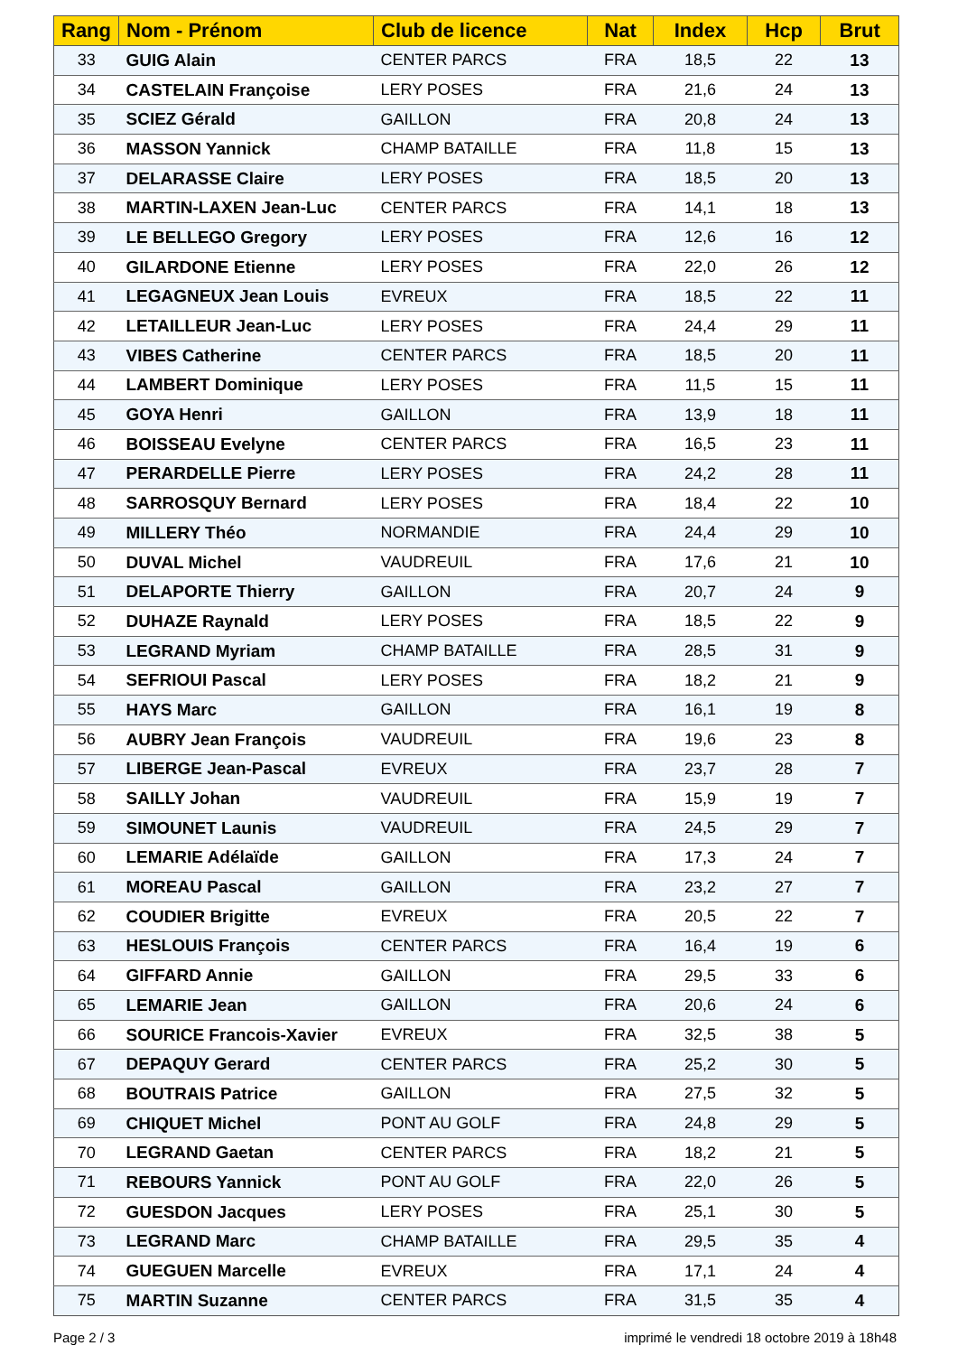| Rang | Nom - Prénom | Club de licence | Nat | Index | Hcp | Brut |
| --- | --- | --- | --- | --- | --- | --- |
| 33 | GUIG Alain | CENTER PARCS | FRA | 18,5 | 22 | 13 |
| 34 | CASTELAIN Françoise | LERY POSES | FRA | 21,6 | 24 | 13 |
| 35 | SCIEZ Gérald | GAILLON | FRA | 20,8 | 24 | 13 |
| 36 | MASSON Yannick | CHAMP BATAILLE | FRA | 11,8 | 15 | 13 |
| 37 | DELARASSE Claire | LERY POSES | FRA | 18,5 | 20 | 13 |
| 38 | MARTIN-LAXEN Jean-Luc | CENTER PARCS | FRA | 14,1 | 18 | 13 |
| 39 | LE BELLEGO Gregory | LERY POSES | FRA | 12,6 | 16 | 12 |
| 40 | GILARDONE Etienne | LERY POSES | FRA | 22,0 | 26 | 12 |
| 41 | LEGAGNEUX Jean Louis | EVREUX | FRA | 18,5 | 22 | 11 |
| 42 | LETAILLEUR Jean-Luc | LERY POSES | FRA | 24,4 | 29 | 11 |
| 43 | VIBES Catherine | CENTER PARCS | FRA | 18,5 | 20 | 11 |
| 44 | LAMBERT Dominique | LERY POSES | FRA | 11,5 | 15 | 11 |
| 45 | GOYA Henri | GAILLON | FRA | 13,9 | 18 | 11 |
| 46 | BOISSEAU Evelyne | CENTER PARCS | FRA | 16,5 | 23 | 11 |
| 47 | PERARDELLE Pierre | LERY POSES | FRA | 24,2 | 28 | 11 |
| 48 | SARROSQUY Bernard | LERY POSES | FRA | 18,4 | 22 | 10 |
| 49 | MILLERY Théo | NORMANDIE | FRA | 24,4 | 29 | 10 |
| 50 | DUVAL Michel | VAUDREUIL | FRA | 17,6 | 21 | 10 |
| 51 | DELAPORTE Thierry | GAILLON | FRA | 20,7 | 24 | 9 |
| 52 | DUHAZE Raynald | LERY POSES | FRA | 18,5 | 22 | 9 |
| 53 | LEGRAND Myriam | CHAMP BATAILLE | FRA | 28,5 | 31 | 9 |
| 54 | SEFRIOUI Pascal | LERY POSES | FRA | 18,2 | 21 | 9 |
| 55 | HAYS Marc | GAILLON | FRA | 16,1 | 19 | 8 |
| 56 | AUBRY Jean François | VAUDREUIL | FRA | 19,6 | 23 | 8 |
| 57 | LIBERGE Jean-Pascal | EVREUX | FRA | 23,7 | 28 | 7 |
| 58 | SAILLY Johan | VAUDREUIL | FRA | 15,9 | 19 | 7 |
| 59 | SIMOUNET Launis | VAUDREUIL | FRA | 24,5 | 29 | 7 |
| 60 | LEMARIE Adélaïde | GAILLON | FRA | 17,3 | 24 | 7 |
| 61 | MOREAU Pascal | GAILLON | FRA | 23,2 | 27 | 7 |
| 62 | COUDIER Brigitte | EVREUX | FRA | 20,5 | 22 | 7 |
| 63 | HESLOUIS François | CENTER PARCS | FRA | 16,4 | 19 | 6 |
| 64 | GIFFARD Annie | GAILLON | FRA | 29,5 | 33 | 6 |
| 65 | LEMARIE Jean | GAILLON | FRA | 20,6 | 24 | 6 |
| 66 | SOURICE Francois-Xavier | EVREUX | FRA | 32,5 | 38 | 5 |
| 67 | DEPAQUY Gerard | CENTER PARCS | FRA | 25,2 | 30 | 5 |
| 68 | BOUTRAIS Patrice | GAILLON | FRA | 27,5 | 32 | 5 |
| 69 | CHIQUET Michel | PONT AU GOLF | FRA | 24,8 | 29 | 5 |
| 70 | LEGRAND Gaetan | CENTER PARCS | FRA | 18,2 | 21 | 5 |
| 71 | REBOURS Yannick | PONT AU GOLF | FRA | 22,0 | 26 | 5 |
| 72 | GUESDON Jacques | LERY POSES | FRA | 25,1 | 30 | 5 |
| 73 | LEGRAND Marc | CHAMP BATAILLE | FRA | 29,5 | 35 | 4 |
| 74 | GUEGUEN Marcelle | EVREUX | FRA | 17,1 | 24 | 4 |
| 75 | MARTIN Suzanne | CENTER PARCS | FRA | 31,5 | 35 | 4 |
Page 2 / 3 imprimé le vendredi 18 octobre 2019 à 18h48